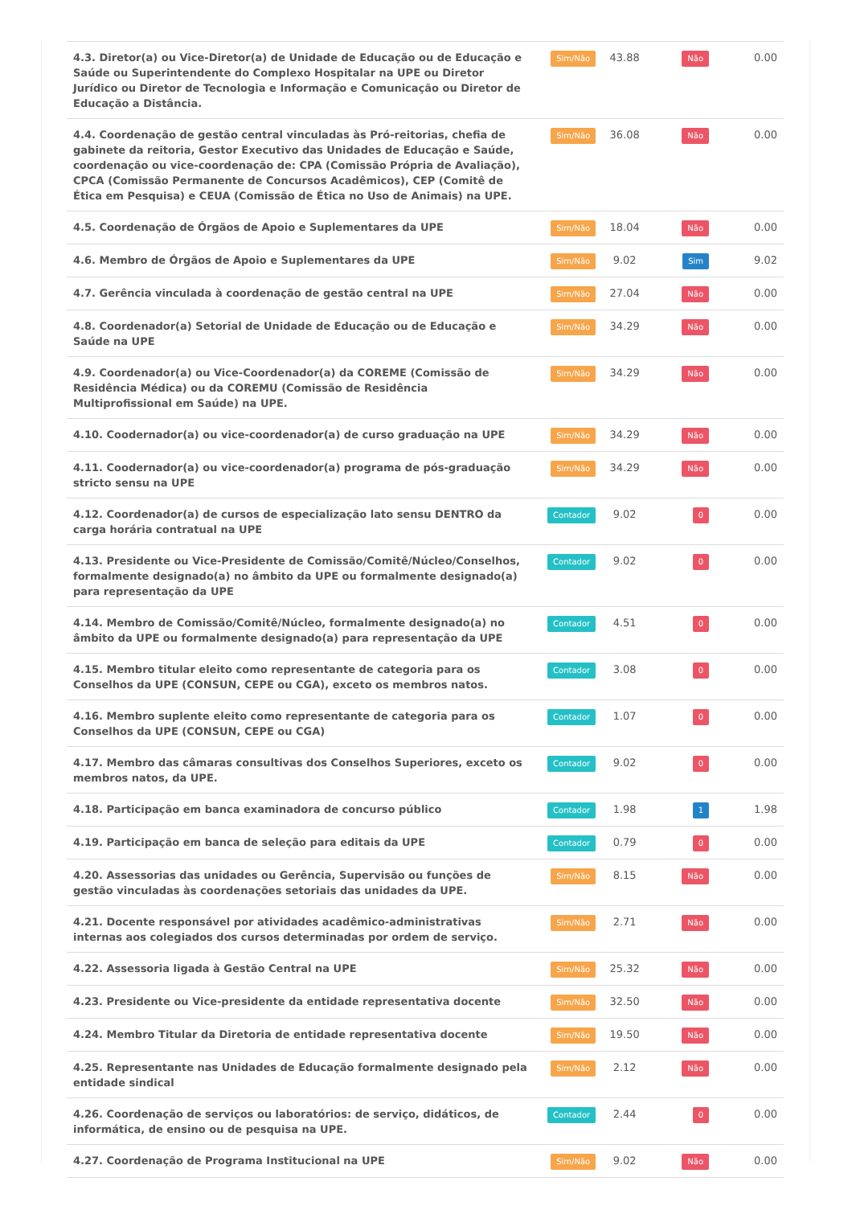| 4.3. Diretor(a) ou Vice-Diretor(a) de Unidade de Educação ou de Educação e Saúde ou Superintendente do Complexo Hospitalar na UPE ou Diretor Jurídico ou Diretor de Tecnologia e Informação e Comunicação ou Diretor de Educação a Distância. | Sim/Não | 43.88 | Não | 0.00 |
| 4.4. Coordenação de gestão central vinculadas às Pró-reitorias, chefia de gabinete da reitoria, Gestor Executivo das Unidades de Educação e Saúde, coordenação ou vice-coordenação de: CPA (Comissão Própria de Avaliação), CPCA (Comissão Permanente de Concursos Acadêmicos), CEP (Comitê de Ética em Pesquisa) e CEUA (Comissão de Ética no Uso de Animais) na UPE. | Sim/Não | 36.08 | Não | 0.00 |
| 4.5. Coordenação de Órgãos de Apoio e Suplementares da UPE | Sim/Não | 18.04 | Não | 0.00 |
| 4.6. Membro de Órgãos de Apoio e Suplementares da UPE | Sim/Não | 9.02 | Sim | 9.02 |
| 4.7. Gerência vinculada à coordenação de gestão central na UPE | Sim/Não | 27.04 | Não | 0.00 |
| 4.8. Coordenador(a) Setorial de Unidade de Educação ou de Educação e Saúde na UPE | Sim/Não | 34.29 | Não | 0.00 |
| 4.9. Coordenador(a) ou Vice-Coordenador(a) da COREME (Comissão de Residência Médica) ou da COREMU (Comissão de Residência Multiprofissional em Saúde) na UPE. | Sim/Não | 34.29 | Não | 0.00 |
| 4.10. Coodernador(a) ou vice-coordenador(a) de curso graduação na UPE | Sim/Não | 34.29 | Não | 0.00 |
| 4.11. Coodernador(a) ou vice-coordenador(a) programa de pós-graduação stricto sensu na UPE | Sim/Não | 34.29 | Não | 0.00 |
| 4.12. Coordenador(a) de cursos de especialização lato sensu DENTRO da carga horária contratual na UPE | Contador | 9.02 | 0 | 0.00 |
| 4.13. Presidente ou Vice-Presidente de Comissão/Comitê/Núcleo/Conselhos, formalmente designado(a) no âmbito da UPE ou formalmente designado(a) para representação da UPE | Contador | 9.02 | 0 | 0.00 |
| 4.14. Membro de Comissão/Comitê/Núcleo, formalmente designado(a) no âmbito da UPE ou formalmente designado(a) para representação da UPE | Contador | 4.51 | 0 | 0.00 |
| 4.15. Membro titular eleito como representante de categoria para os Conselhos da UPE (CONSUN, CEPE ou CGA), exceto os membros natos. | Contador | 3.08 | 0 | 0.00 |
| 4.16. Membro suplente eleito como representante de categoria para os Conselhos da UPE (CONSUN, CEPE ou CGA) | Contador | 1.07 | 0 | 0.00 |
| 4.17. Membro das câmaras consultivas dos Conselhos Superiores, exceto os membros natos, da UPE. | Contador | 9.02 | 0 | 0.00 |
| 4.18. Participação em banca examinadora de concurso público | Contador | 1.98 | 1 | 1.98 |
| 4.19. Participação em banca de seleção para editais da UPE | Contador | 0.79 | 0 | 0.00 |
| 4.20. Assessorias das unidades ou Gerência, Supervisão ou funções de gestão vinculadas às coordenações setoriais das unidades da UPE. | Sim/Não | 8.15 | Não | 0.00 |
| 4.21. Docente responsável por atividades acadêmico-administrativas internas aos colegiados dos cursos determinadas por ordem de serviço. | Sim/Não | 2.71 | Não | 0.00 |
| 4.22. Assessoria ligada à Gestão Central na UPE | Sim/Não | 25.32 | Não | 0.00 |
| 4.23. Presidente ou Vice-presidente da entidade representativa docente | Sim/Não | 32.50 | Não | 0.00 |
| 4.24. Membro Titular da Diretoria de entidade representativa docente | Sim/Não | 19.50 | Não | 0.00 |
| 4.25. Representante nas Unidades de Educação formalmente designado pela entidade sindical | Sim/Não | 2.12 | Não | 0.00 |
| 4.26. Coordenação de serviços ou laboratórios: de serviço, didáticos, de informática, de ensino ou de pesquisa na UPE. | Contador | 2.44 | 0 | 0.00 |
| 4.27. Coordenação de Programa Institucional na UPE | Sim/Não | 9.02 | Não | 0.00 |